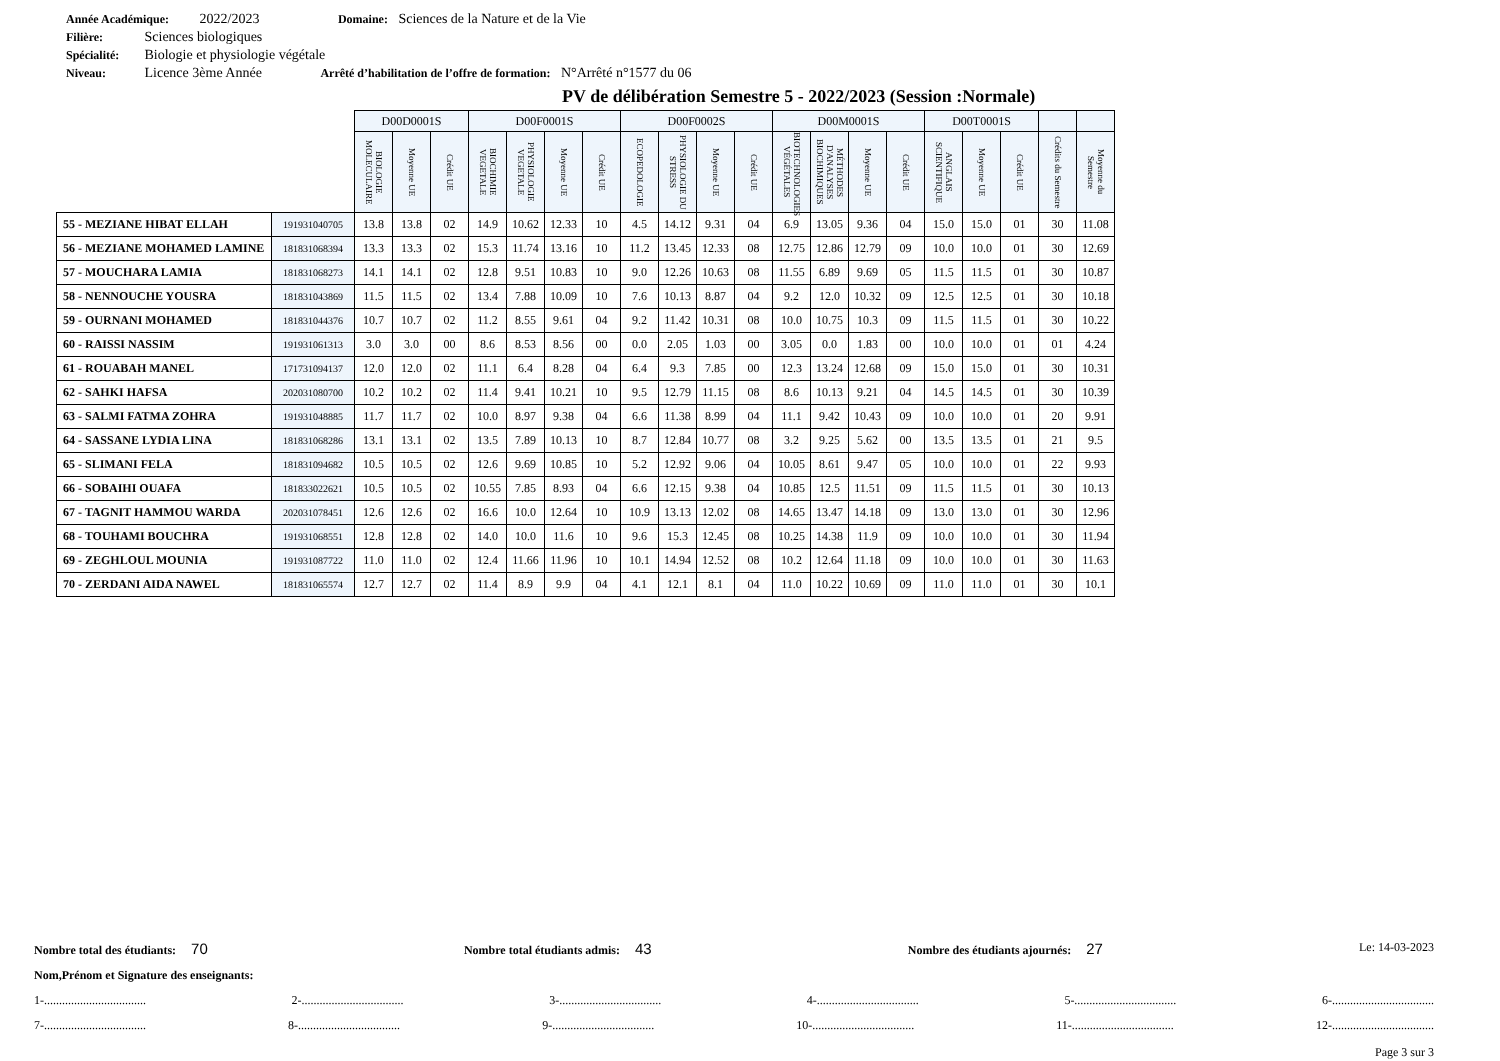Année Académique: 2022/2023 Domaine: Sciences de la Nature et de la Vie
Filière: Sciences biologiques
Spécialité: Biologie et physiologie végétale
Niveau: Licence 3ème Année Arrêté d’habilitation de l’offre de formation: N°Arrêté n°1577 du 06
PV de délibération Semestre 5 - 2022/2023 (Session :Normale)
| | | D00D0001S | | | D00F0001S | | | | D00F0002S | | | | D00M0001S | | | | D00T0001S | | | | |
| --- | --- | --- | --- | --- | --- | --- | --- | --- | --- | --- | --- | --- | --- | --- | --- | --- | --- | --- | --- | --- | --- |
| | | BIOLOGIE MOLECULAIRE | Moyenne UE | Crédit UE | BIOCHIMIE VEGETALE | PHYSIOLOGIE VEGETALE | Moyenne UE | Crédit UE | ECOPEDOLOGIE | PHYSIOLOGIE DU STRESS | Moyenne UE | Crédit UE | BIOTECHNOLOGIES VÉGÉTALES | MÉTHODES D'ANALYSES BIOCHIMIQUES | Moyenne UE | Crédit UE | ANGLAIS SCIENTIFIQUE | Moyenne UE | Crédit UE | Crédits du Semestre | Moyenne du Semestre |
| 55 - MEZIANE HIBAT ELLAH | 191931040705 | 13.8 | 13.8 | 02 | 14.9 | 10.62 | 12.33 | 10 | 4.5 | 14.12 | 9.31 | 04 | 6.9 | 13.05 | 9.36 | 04 | 15.0 | 15.0 | 01 | 30 | 11.08 |
| 56 - MEZIANE MOHAMED LAMINE | 181831068394 | 13.3 | 13.3 | 02 | 15.3 | 11.74 | 13.16 | 10 | 11.2 | 13.45 | 12.33 | 08 | 12.75 | 12.86 | 12.79 | 09 | 10.0 | 10.0 | 01 | 30 | 12.69 |
| 57 - MOUCHARA LAMIA | 181831068273 | 14.1 | 14.1 | 02 | 12.8 | 9.51 | 10.83 | 10 | 9.0 | 12.26 | 10.63 | 08 | 11.55 | 6.89 | 9.69 | 05 | 11.5 | 11.5 | 01 | 30 | 10.87 |
| 58 - NENNOUCHE YOUSRA | 181831043869 | 11.5 | 11.5 | 02 | 13.4 | 7.88 | 10.09 | 10 | 7.6 | 10.13 | 8.87 | 04 | 9.2 | 12.0 | 10.32 | 09 | 12.5 | 12.5 | 01 | 30 | 10.18 |
| 59 - OURNANI MOHAMED | 181831044376 | 10.7 | 10.7 | 02 | 11.2 | 8.55 | 9.61 | 04 | 9.2 | 11.42 | 10.31 | 08 | 10.0 | 10.75 | 10.3 | 09 | 11.5 | 11.5 | 01 | 30 | 10.22 |
| 60 - RAISSI NASSIM | 191931061313 | 3.0 | 3.0 | 00 | 8.6 | 8.53 | 8.56 | 00 | 0.0 | 2.05 | 1.03 | 00 | 3.05 | 0.0 | 1.83 | 00 | 10.0 | 10.0 | 01 | 01 | 4.24 |
| 61 - ROUABAH MANEL | 171731094137 | 12.0 | 12.0 | 02 | 11.1 | 6.4 | 8.28 | 04 | 6.4 | 9.3 | 7.85 | 00 | 12.3 | 13.24 | 12.68 | 09 | 15.0 | 15.0 | 01 | 30 | 10.31 |
| 62 - SAHKI HAFSA | 202031080700 | 10.2 | 10.2 | 02 | 11.4 | 9.41 | 10.21 | 10 | 9.5 | 12.79 | 11.15 | 08 | 8.6 | 10.13 | 9.21 | 04 | 14.5 | 14.5 | 01 | 30 | 10.39 |
| 63 - SALMI FATMA ZOHRA | 191931048885 | 11.7 | 11.7 | 02 | 10.0 | 8.97 | 9.38 | 04 | 6.6 | 11.38 | 8.99 | 04 | 11.1 | 9.42 | 10.43 | 09 | 10.0 | 10.0 | 01 | 20 | 9.91 |
| 64 - SASSANE LYDIA LINA | 181831068286 | 13.1 | 13.1 | 02 | 13.5 | 7.89 | 10.13 | 10 | 8.7 | 12.84 | 10.77 | 08 | 3.2 | 9.25 | 5.62 | 00 | 13.5 | 13.5 | 01 | 21 | 9.5 |
| 65 - SLIMANI FELA | 181831094682 | 10.5 | 10.5 | 02 | 12.6 | 9.69 | 10.85 | 10 | 5.2 | 12.92 | 9.06 | 04 | 10.05 | 8.61 | 9.47 | 05 | 10.0 | 10.0 | 01 | 22 | 9.93 |
| 66 - SOBAIHI OUAFA | 181833022621 | 10.5 | 10.5 | 02 | 10.55 | 7.85 | 8.93 | 04 | 6.6 | 12.15 | 9.38 | 04 | 10.85 | 12.5 | 11.51 | 09 | 11.5 | 11.5 | 01 | 30 | 10.13 |
| 67 - TAGNIT HAMMOU WARDA | 202031078451 | 12.6 | 12.6 | 02 | 16.6 | 10.0 | 12.64 | 10 | 10.9 | 13.13 | 12.02 | 08 | 14.65 | 13.47 | 14.18 | 09 | 13.0 | 13.0 | 01 | 30 | 12.96 |
| 68 - TOUHAMI BOUCHRA | 191931068551 | 12.8 | 12.8 | 02 | 14.0 | 10.0 | 11.6 | 10 | 9.6 | 15.3 | 12.45 | 08 | 10.25 | 14.38 | 11.9 | 09 | 10.0 | 10.0 | 01 | 30 | 11.94 |
| 69 - ZEGHLOUL MOUNIA | 191931087722 | 11.0 | 11.0 | 02 | 12.4 | 11.66 | 11.96 | 10 | 10.1 | 14.94 | 12.52 | 08 | 10.2 | 12.64 | 11.18 | 09 | 10.0 | 10.0 | 01 | 30 | 11.63 |
| 70 - ZERDANI AIDA NAWEL | 181831065574 | 12.7 | 12.7 | 02 | 11.4 | 8.9 | 9.9 | 04 | 4.1 | 12.1 | 8.1 | 04 | 11.0 | 10.22 | 10.69 | 09 | 11.0 | 11.0 | 01 | 30 | 10.1 |
Nombre total des étudiants: 70 Nombre total étudiants admis: 43 Nombre des étudiants ajournés: 27 Le: 14-03-2023
Nom,Prénom et Signature des enseignants:
1-.................................. 2-.................................. 3-.................................. 4-.................................. 5-.................................. 6-..................................
7-.................................. 8-.................................. 9-.................................. 10-.................................. 11-.................................. 12-..................................
Page 3 sur 3